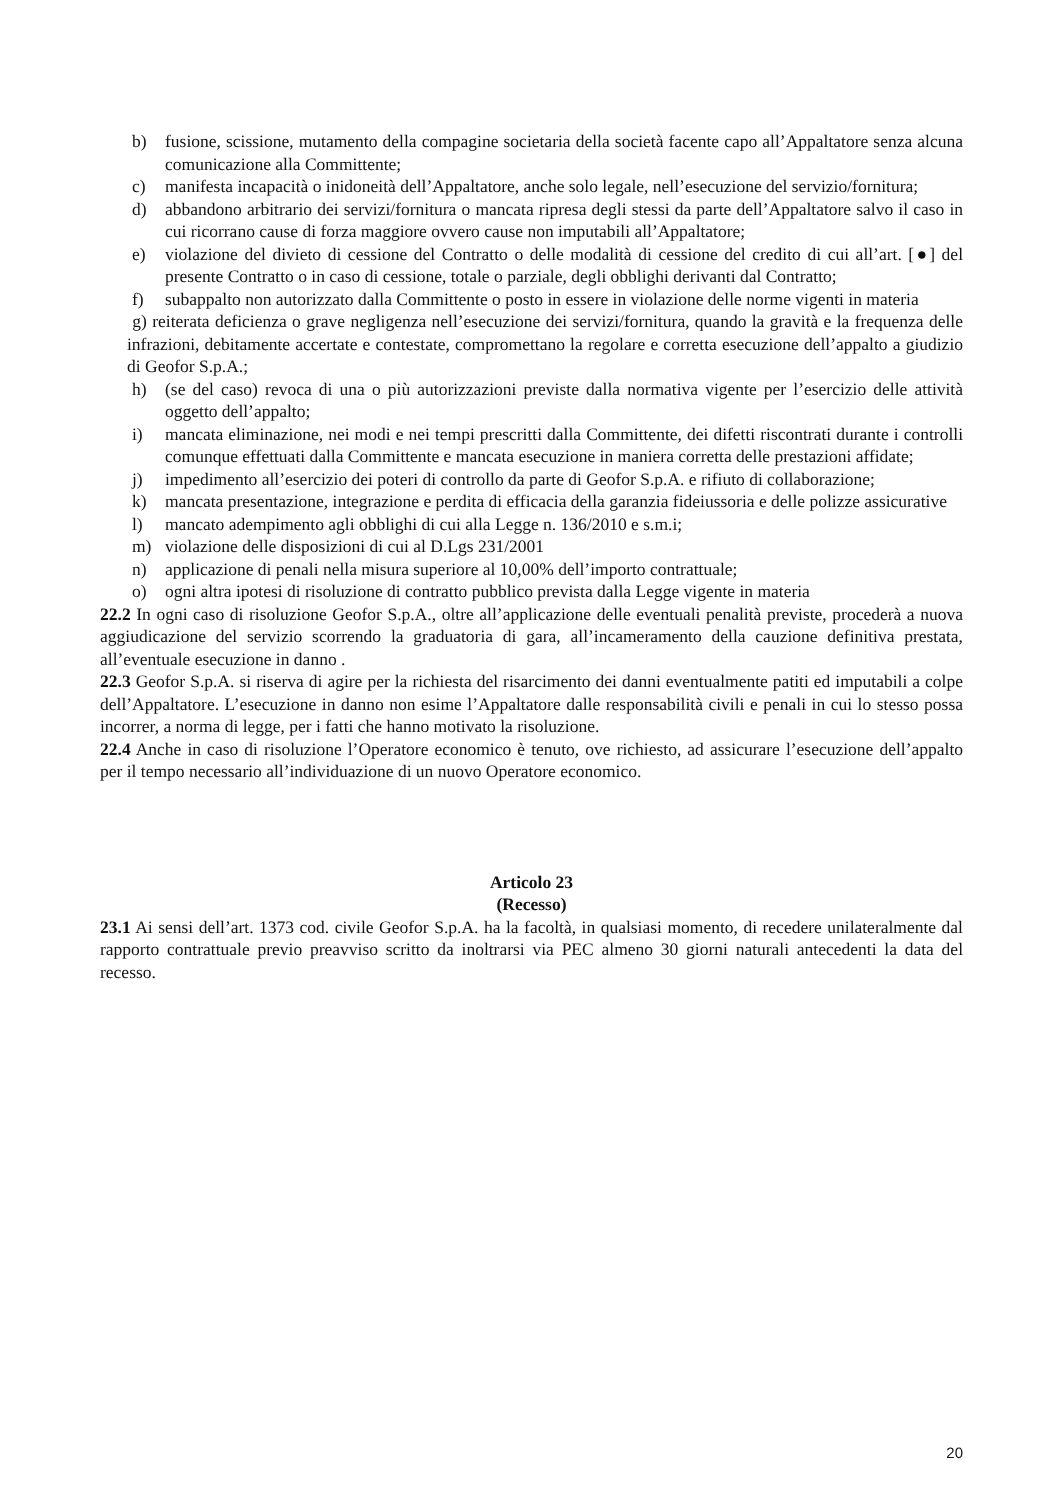b) fusione, scissione, mutamento della compagine societaria della società facente capo all’Appaltatore senza alcuna comunicazione alla Committente;
c) manifesta incapacità o inidoneità dell’Appaltatore, anche solo legale, nell’esecuzione del servizio/fornitura;
d) abbandono arbitrario dei servizi/fornitura o mancata ripresa degli stessi da parte dell’Appaltatore salvo il caso in cui ricorrano cause di forza maggiore ovvero cause non imputabili all’Appaltatore;
e) violazione del divieto di cessione del Contratto o delle modalità di cessione del credito di cui all’art. [●] del presente Contratto o in caso di cessione, totale o parziale, degli obblighi derivanti dal Contratto;
f) subappalto non autorizzato dalla Committente o posto in essere in violazione delle norme vigenti in materia
g) reiterata deficienza o grave negligenza nell’esecuzione dei servizi/fornitura, quando la gravità e la frequenza delle infrazioni, debitamente accertate e contestate, compromettano la regolare e corretta esecuzione dell’appalto a giudizio di Geofor S.p.A.;
h) (se del caso) revoca di una o più autorizzazioni previste dalla normativa vigente per l’esercizio delle attività oggetto dell’appalto;
i) mancata eliminazione, nei modi e nei tempi prescritti dalla Committente, dei difetti riscontrati durante i controlli comunque effettuati dalla Committente e mancata esecuzione in maniera corretta delle prestazioni affidate;
j) impedimento all’esercizio dei poteri di controllo da parte di Geofor S.p.A. e rifiuto di collaborazione;
k) mancata presentazione, integrazione e perdita di efficacia della garanzia fideiussoria e delle polizze assicurative
l) mancato adempimento agli obblighi di cui alla Legge n. 136/2010 e s.m.i;
m) violazione delle disposizioni di cui al D.Lgs 231/2001
n) applicazione di penali nella misura superiore al 10,00% dell’importo contrattuale;
o) ogni altra ipotesi di risoluzione di contratto pubblico prevista dalla Legge vigente in materia
22.2 In ogni caso di risoluzione Geofor S.p.A., oltre all’applicazione delle eventuali penalità previste, procederà a nuova aggiudicazione del servizio scorrendo la graduatoria di gara, all’incameramento della cauzione definitiva prestata, all’eventuale esecuzione in danno .
22.3 Geofor S.p.A. si riserva di agire per la richiesta del risarcimento dei danni eventualmente patiti ed imputabili a colpe dell’Appaltatore. L’esecuzione in danno non esime l’Appaltatore dalle responsabilità civili e penali in cui lo stesso possa incorrer, a norma di legge, per i fatti che hanno motivato la risoluzione.
22.4 Anche in caso di risoluzione l’Operatore economico è tenuto, ove richiesto, ad assicurare l’esecuzione dell’appalto per il tempo necessario all’individuazione di un nuovo Operatore economico.
Articolo 23
(Recesso)
23.1 Ai sensi dell’art. 1373 cod. civile Geofor S.p.A. ha la facoltà, in qualsiasi momento, di recedere unilateralmente dal rapporto contrattuale previo preavviso scritto da inoltrarsi via PEC almeno 30 giorni naturali antecedenti la data del recesso.
20